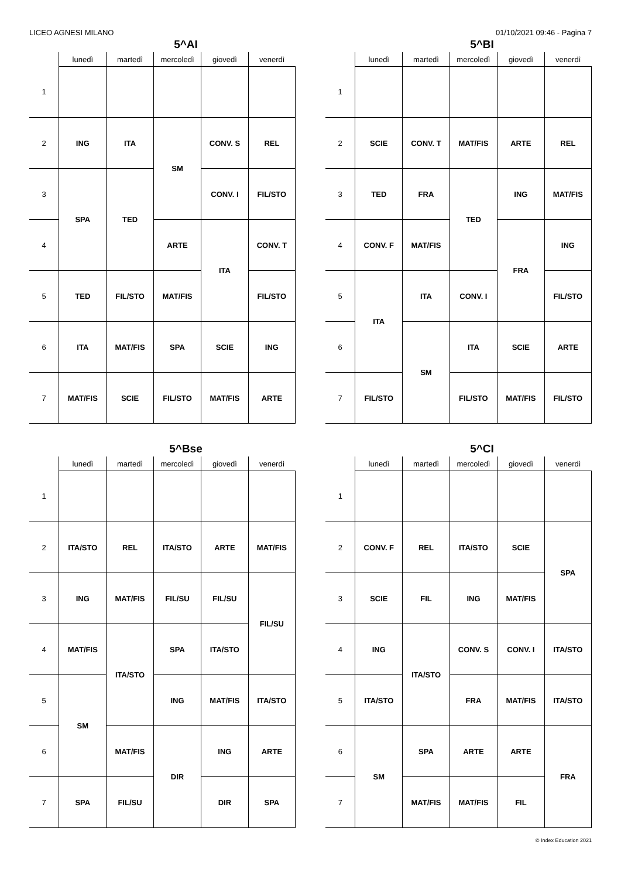LICEO AGNESI MILANO 01/10/2021 09:46 - Pagina 7
5^AI
| | lunedì | martedì | mercoledì | giovedì | venerdì |
| --- | --- | --- | --- | --- | --- |
| 1 | | | | | |
| 2 | ING | ITA | SM | CONV. S | REL |
| 3 | SPA | TED | | CONV. I | FIL/STO |
| 4 | | | ARTE | ITA | CONV. T |
| 5 | TED | FIL/STO | MAT/FIS | | FIL/STO |
| 6 | ITA | MAT/FIS | SPA | SCIE | ING |
| 7 | MAT/FIS | SCIE | FIL/STO | MAT/FIS | ARTE |
5^BI
| | lunedì | martedì | mercoledì | giovedì | venerdì |
| --- | --- | --- | --- | --- | --- |
| 1 | | | | | |
| 2 | SCIE | CONV. T | MAT/FIS | ARTE | REL |
| 3 | TED | FRA | TED | ING | MAT/FIS |
| 4 | CONV. F | MAT/FIS | | FRA | ING |
| 5 | ITA | ITA | CONV. I | | FIL/STO |
| 6 | | SM | ITA | SCIE | ARTE |
| 7 | FIL/STO | | FIL/STO | MAT/FIS | FIL/STO |
5^Bse
| | lunedì | martedì | mercoledì | giovedì | venerdì |
| --- | --- | --- | --- | --- | --- |
| 1 | | | | | |
| 2 | ITA/STO | REL | ITA/STO | ARTE | MAT/FIS |
| 3 | ING | MAT/FIS | FIL/SU | FIL/SU | FIL/SU |
| 4 | MAT/FIS | ITA/STO | SPA | ITA/STO | |
| 5 | SM | | ING | MAT/FIS | ITA/STO |
| 6 | | MAT/FIS | DIR | ING | ARTE |
| 7 | SPA | FIL/SU | | DIR | SPA |
5^CI
| | lunedì | martedì | mercoledì | giovedì | venerdì |
| --- | --- | --- | --- | --- | --- |
| 1 | | | | | |
| 2 | CONV. F | REL | ITA/STO | SCIE | SPA |
| 3 | SCIE | FIL | ING | MAT/FIS | |
| 4 | ING | ITA/STO | CONV. S | CONV. I | ITA/STO |
| 5 | ITA/STO | | FRA | MAT/FIS | ITA/STO |
| 6 | SM | SPA | ARTE | ARTE | FRA |
| 7 | | MAT/FIS | MAT/FIS | FIL | |
© Index Education 2021